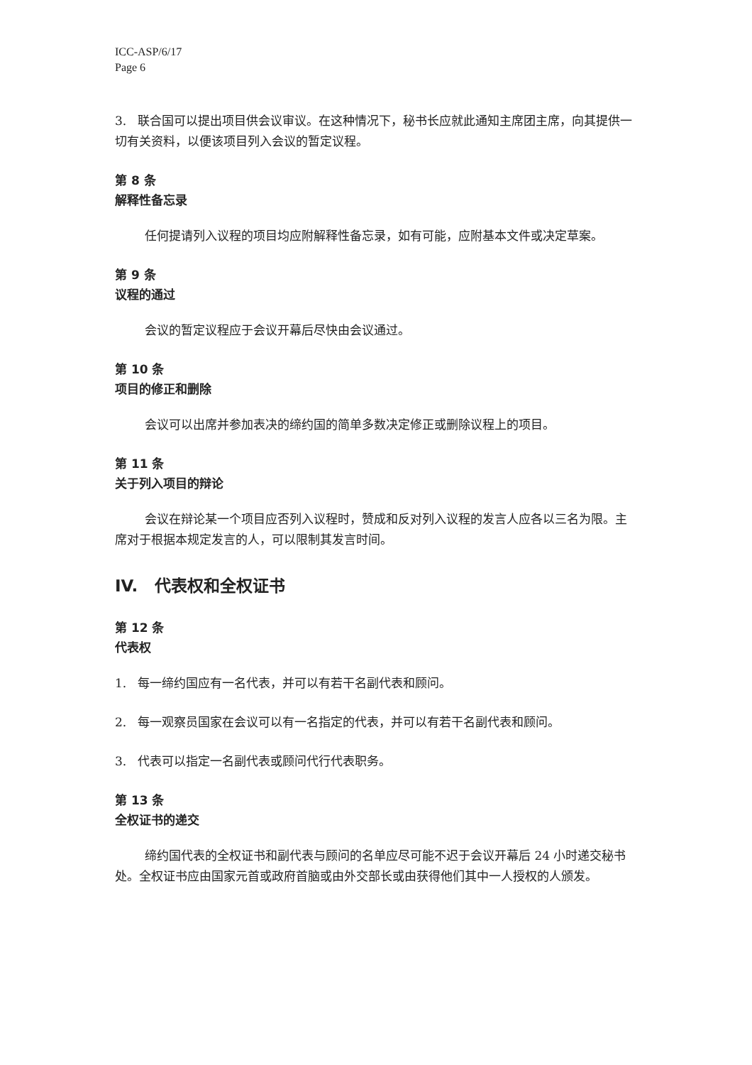ICC-ASP/6/17
Page 6
3. 联合国可以提出项目供会议审议。在这种情况下，秘书长应就此通知主席团主席，向其提供一切有关资料，以便该项目列入会议的暂定议程。
第 8 条
解释性备忘录
任何提请列入议程的项目均应附解释性备忘录，如有可能，应附基本文件或决定草案。
第 9 条
议程的通过
会议的暂定议程应于会议开幕后尽快由会议通过。
第 10 条
项目的修正和删除
会议可以出席并参加表决的缔约国的简单多数决定修正或删除议程上的项目。
第 11 条
关于列入项目的辩论
会议在辩论某一个项目应否列入议程时，赞成和反对列入议程的发言人应各以三名为限。主席对于根据本规定发言的人，可以限制其发言时间。
IV. 代表权和全权证书
第 12 条
代表权
1. 每一缔约国应有一名代表，并可以有若干名副代表和顾问。
2. 每一观察员国家在会议可以有一名指定的代表，并可以有若干名副代表和顾问。
3. 代表可以指定一名副代表或顾问代行代表职务。
第 13 条
全权证书的递交
缔约国代表的全权证书和副代表与顾问的名单应尽可能不迟于会议开幕后 24 小时递交秘书处。全权证书应由国家元首或政府首脑或由外交部长或由获得他们其中一人授权的人颁发。